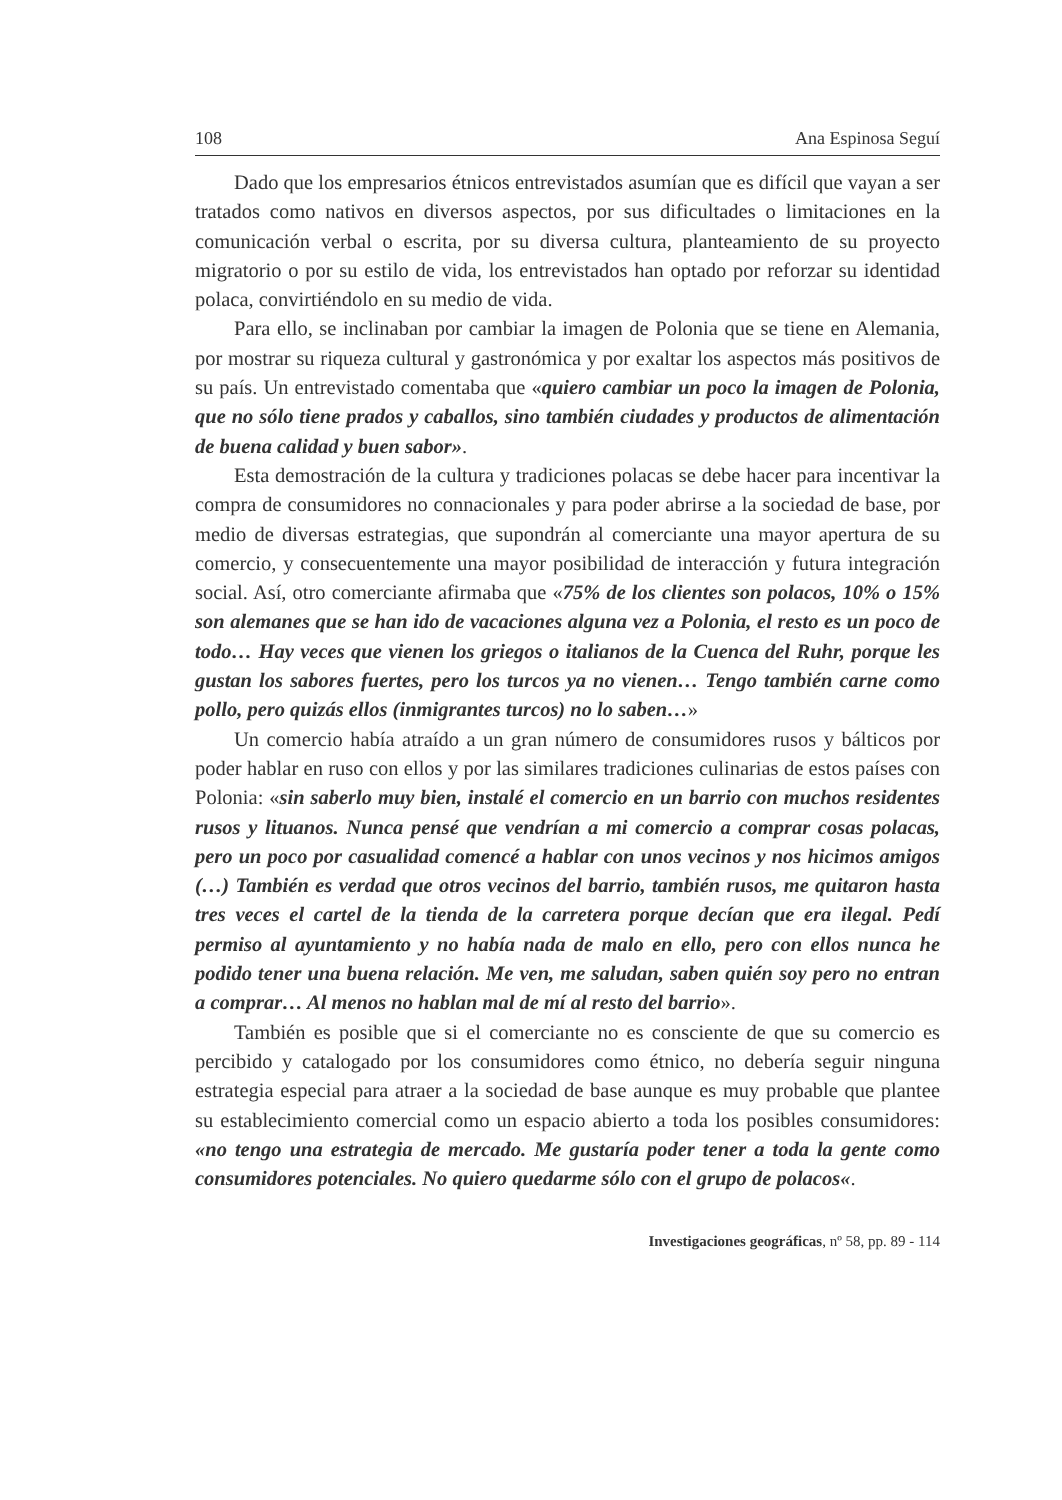108 Ana Espinosa Seguí
Dado que los empresarios étnicos entrevistados asumían que es difícil que vayan a ser tratados como nativos en diversos aspectos, por sus dificultades o limitaciones en la comunicación verbal o escrita, por su diversa cultura, planteamiento de su proyecto migratorio o por su estilo de vida, los entrevistados han optado por reforzar su identidad polaca, convirtiéndolo en su medio de vida.
Para ello, se inclinaban por cambiar la imagen de Polonia que se tiene en Alemania, por mostrar su riqueza cultural y gastronómica y por exaltar los aspectos más positivos de su país. Un entrevistado comentaba que «quiero cambiar un poco la imagen de Polonia, que no sólo tiene prados y caballos, sino también ciudades y productos de alimentación de buena calidad y buen sabor».
Esta demostración de la cultura y tradiciones polacas se debe hacer para incentivar la compra de consumidores no connacionales y para poder abrirse a la sociedad de base, por medio de diversas estrategias, que supondrán al comerciante una mayor apertura de su comercio, y consecuentemente una mayor posibilidad de interacción y futura integración social. Así, otro comerciante afirmaba que «75% de los clientes son polacos, 10% o 15% son alemanes que se han ido de vacaciones alguna vez a Polonia, el resto es un poco de todo… Hay veces que vienen los griegos o italianos de la Cuenca del Ruhr, porque les gustan los sabores fuertes, pero los turcos ya no vienen… Tengo también carne como pollo, pero quizás ellos (inmigrantes turcos) no lo saben…»
Un comercio había atraído a un gran número de consumidores rusos y bálticos por poder hablar en ruso con ellos y por las similares tradiciones culinarias de estos países con Polonia: «sin saberlo muy bien, instalé el comercio en un barrio con muchos residentes rusos y lituanos. Nunca pensé que vendrían a mi comercio a comprar cosas polacas, pero un poco por casualidad comencé a hablar con unos vecinos y nos hicimos amigos (…) También es verdad que otros vecinos del barrio, también rusos, me quitaron hasta tres veces el cartel de la tienda de la carretera porque decían que era ilegal. Pedí permiso al ayuntamiento y no había nada de malo en ello, pero con ellos nunca he podido tener una buena relación. Me ven, me saludan, saben quién soy pero no entran a comprar… Al menos no hablan mal de mí al resto del barrio».
También es posible que si el comerciante no es consciente de que su comercio es percibido y catalogado por los consumidores como étnico, no debería seguir ninguna estrategia especial para atraer a la sociedad de base aunque es muy probable que plantee su establecimiento comercial como un espacio abierto a toda los posibles consumidores: «no tengo una estrategia de mercado. Me gustaría poder tener a toda la gente como consumidores potenciales. No quiero quedarme sólo con el grupo de polacos«.
Investigaciones geográficas, nº 58, pp. 89 - 114